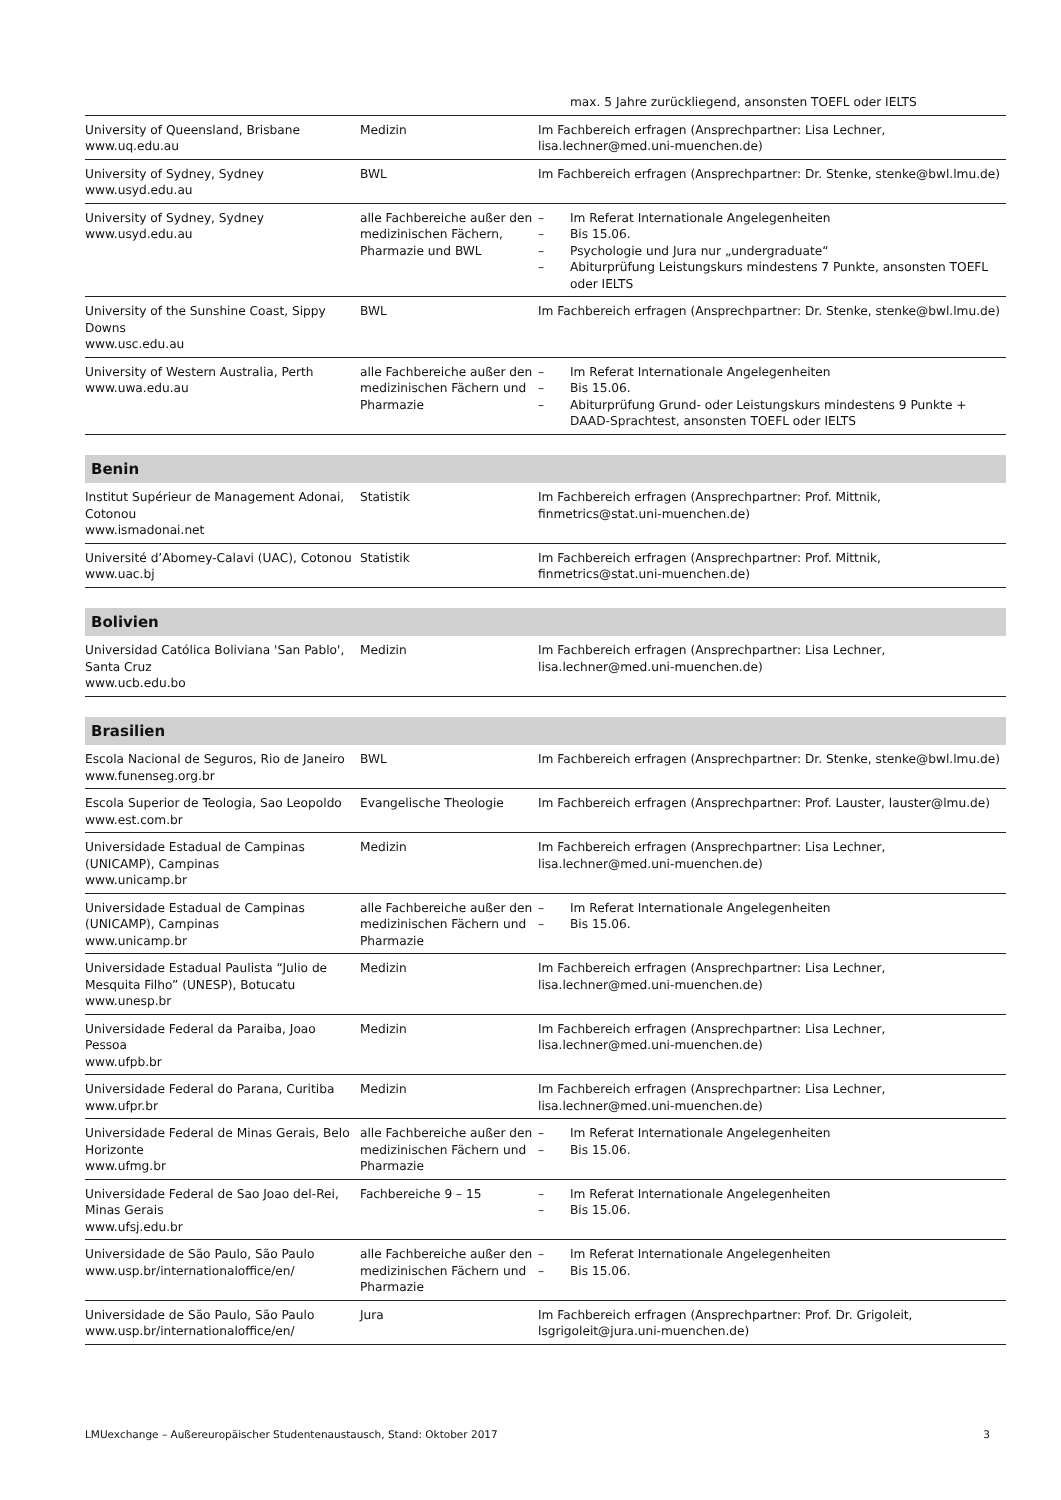| | | max. 5 Jahre zurückliegend, ansonsten TOEFL oder IELTS |
| University of Queensland, Brisbane www.uq.edu.au | Medizin | Im Fachbereich erfragen (Ansprechpartner: Lisa Lechner, lisa.lechner@med.uni-muenchen.de) |
| University of Sydney, Sydney www.usyd.edu.au | BWL | Im Fachbereich erfragen (Ansprechpartner: Dr. Stenke, stenke@bwl.lmu.de) |
| University of Sydney, Sydney www.usyd.edu.au | alle Fachbereiche außer den medizinischen Fächern, Pharmazie und BWL | – Im Referat Internationale Angelegenheiten – Bis 15.06. – Psychologie und Jura nur „undergraduate“ – Abiturprüfung Leistungskurs mindestens 7 Punkte, ansonsten TOEFL oder IELTS |
| University of the Sunshine Coast, Sippy Downs www.usc.edu.au | BWL | Im Fachbereich erfragen (Ansprechpartner: Dr. Stenke, stenke@bwl.lmu.de) |
| University of Western Australia, Perth www.uwa.edu.au | alle Fachbereiche außer den medizinischen Fächern und Pharmazie | – Im Referat Internationale Angelegenheiten – Bis 15.06. – Abiturprüfung Grund- oder Leistungskurs mindestens 9 Punkte + DAAD-Sprachtest, ansonsten TOEFL oder IELTS |
| Benin | | |
| Institut Supérieur de Management Adonai, Cotonou www.ismadonai.net | Statistik | Im Fachbereich erfragen (Ansprechpartner: Prof. Mittnik, finmetrics@stat.uni-muenchen.de) |
| Université d’Abomey-Calavi (UAC), Cotonou www.uac.bj | Statistik | Im Fachbereich erfragen (Ansprechpartner: Prof. Mittnik, finmetrics@stat.uni-muenchen.de) |
| Bolivien | | |
| Universidad Católica Boliviana 'San Pablo', Santa Cruz www.ucb.edu.bo | Medizin | Im Fachbereich erfragen (Ansprechpartner: Lisa Lechner, lisa.lechner@med.uni-muenchen.de) |
| Brasilien | | |
| Escola Nacional de Seguros, Rio de Janeiro www.funenseg.org.br | BWL | Im Fachbereich erfragen (Ansprechpartner: Dr. Stenke, stenke@bwl.lmu.de) |
| Escola Superior de Teologia, Sao Leopoldo www.est.com.br | Evangelische Theologie | Im Fachbereich erfragen (Ansprechpartner: Prof. Lauster, lauster@lmu.de) |
| Universidade Estadual de Campinas (UNICAMP), Campinas www.unicamp.br | Medizin | Im Fachbereich erfragen (Ansprechpartner: Lisa Lechner, lisa.lechner@med.uni-muenchen.de) |
| Universidade Estadual de Campinas (UNICAMP), Campinas www.unicamp.br | alle Fachbereiche außer den medizinischen Fächern und Pharmazie | – Im Referat Internationale Angelegenheiten – Bis 15.06. |
| Universidade Estadual Paulista “Julio de Mesquita Filho” (UNESP), Botucatu www.unesp.br | Medizin | Im Fachbereich erfragen (Ansprechpartner: Lisa Lechner, lisa.lechner@med.uni-muenchen.de) |
| Universidade Federal da Paraiba, Joao Pessoa www.ufpb.br | Medizin | Im Fachbereich erfragen (Ansprechpartner: Lisa Lechner, lisa.lechner@med.uni-muenchen.de) |
| Universidade Federal do Parana, Curitiba www.ufpr.br | Medizin | Im Fachbereich erfragen (Ansprechpartner: Lisa Lechner, lisa.lechner@med.uni-muenchen.de) |
| Universidade Federal de Minas Gerais, Belo Horizonte www.ufmg.br | alle Fachbereiche außer den medizinischen Fächern und Pharmazie | – Im Referat Internationale Angelegenheiten – Bis 15.06. |
| Universidade Federal de Sao Joao del-Rei, Minas Gerais www.ufsj.edu.br | Fachbereiche 9 – 15 | – Im Referat Internationale Angelegenheiten – Bis 15.06. |
| Universidade de São Paulo, São Paulo www.usp.br/internationaloffice/en/ | alle Fachbereiche außer den medizinischen Fächern und Pharmazie | – Im Referat Internationale Angelegenheiten – Bis 15.06. |
| Universidade de São Paulo, São Paulo www.usp.br/internationaloffice/en/ | Jura | Im Fachbereich erfragen (Ansprechpartner: Prof. Dr. Grigoleit, lsgrigoleit@jura.uni-muenchen.de) |
LMUexchange – Außereuropäischer Studentenaustausch, Stand: Oktober 2017 3